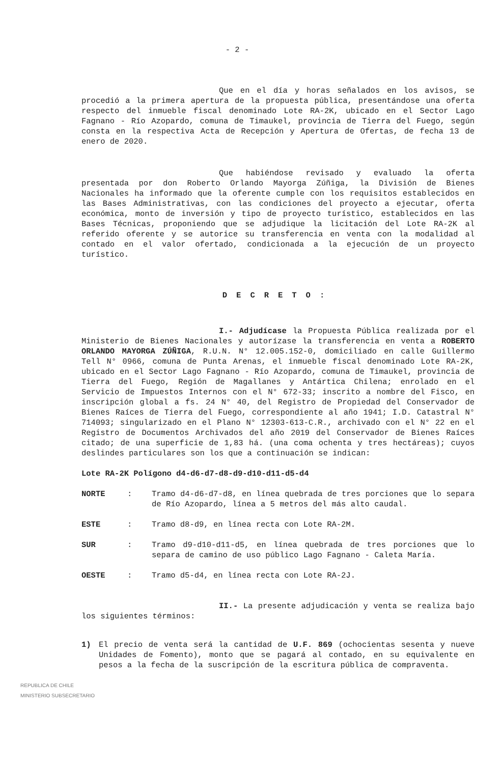- 2 -
Que en el día y horas señalados en los avisos, se procedió a la primera apertura de la propuesta pública, presentándose una oferta respecto del inmueble fiscal denominado Lote RA-2K, ubicado en el Sector Lago Fagnano - Río Azopardo, comuna de Timaukel, provincia de Tierra del Fuego, según consta en la respectiva Acta de Recepción y Apertura de Ofertas, de fecha 13 de enero de 2020.
Que habiéndose revisado y evaluado la oferta presentada por don Roberto Orlando Mayorga Zúñiga, la División de Bienes Nacionales ha informado que la oferente cumple con los requisitos establecidos en las Bases Administrativas, con las condiciones del proyecto a ejecutar, oferta económica, monto de inversión y tipo de proyecto turístico, establecidos en las Bases Técnicas, proponiendo que se adjudique la licitación del Lote RA-2K al referido oferente y se autorice su transferencia en venta con la modalidad al contado en el valor ofertado, condicionada a la ejecución de un proyecto turístico.
DECRETO:
I.- Adjudícase la Propuesta Pública realizada por el Ministerio de Bienes Nacionales y autorízase la transferencia en venta a ROBERTO ORLANDO MAYORGA ZÚÑIGA, R.U.N. N° 12.005.152-0, domiciliado en calle Guillermo Tell N° 0966, comuna de Punta Arenas, el inmueble fiscal denominado Lote RA-2K, ubicado en el Sector Lago Fagnano - Río Azopardo, comuna de Timaukel, provincia de Tierra del Fuego, Región de Magallanes y Antártica Chilena; enrolado en el Servicio de Impuestos Internos con el N° 672-33; inscrito a nombre del Fisco, en inscripción global a fs. 24 N° 40, del Registro de Propiedad del Conservador de Bienes Raíces de Tierra del Fuego, correspondiente al año 1941; I.D. Catastral N° 714093; singularizado en el Plano N° 12303-613-C.R., archivado con el N° 22 en el Registro de Documentos Archivados del año 2019 del Conservador de Bienes Raíces citado; de una superficie de 1,83 há. (una coma ochenta y tres hectáreas); cuyos deslindes particulares son los que a continuación se indican:
Lote RA-2K Polígono d4-d6-d7-d8-d9-d10-d11-d5-d4
NORTE : Tramo d4-d6-d7-d8, en línea quebrada de tres porciones que lo separa de Río Azopardo, línea a 5 metros del más alto caudal.
ESTE : Tramo d8-d9, en línea recta con Lote RA-2M.
SUR : Tramo d9-d10-d11-d5, en línea quebrada de tres porciones que lo separa de camino de uso público Lago Fagnano - Caleta María.
OESTE : Tramo d5-d4, en línea recta con Lote RA-2J.
II.- La presente adjudicación y venta se realiza bajo los siguientes términos:
1) El precio de venta será la cantidad de U.F. 869 (ochocientas sesenta y nueve Unidades de Fomento), monto que se pagará al contado, en su equivalente en pesos a la fecha de la suscripción de la escritura pública de compraventa.
REPUBLICA DE CHILE
MINISTERIO SUBSECRETARIO